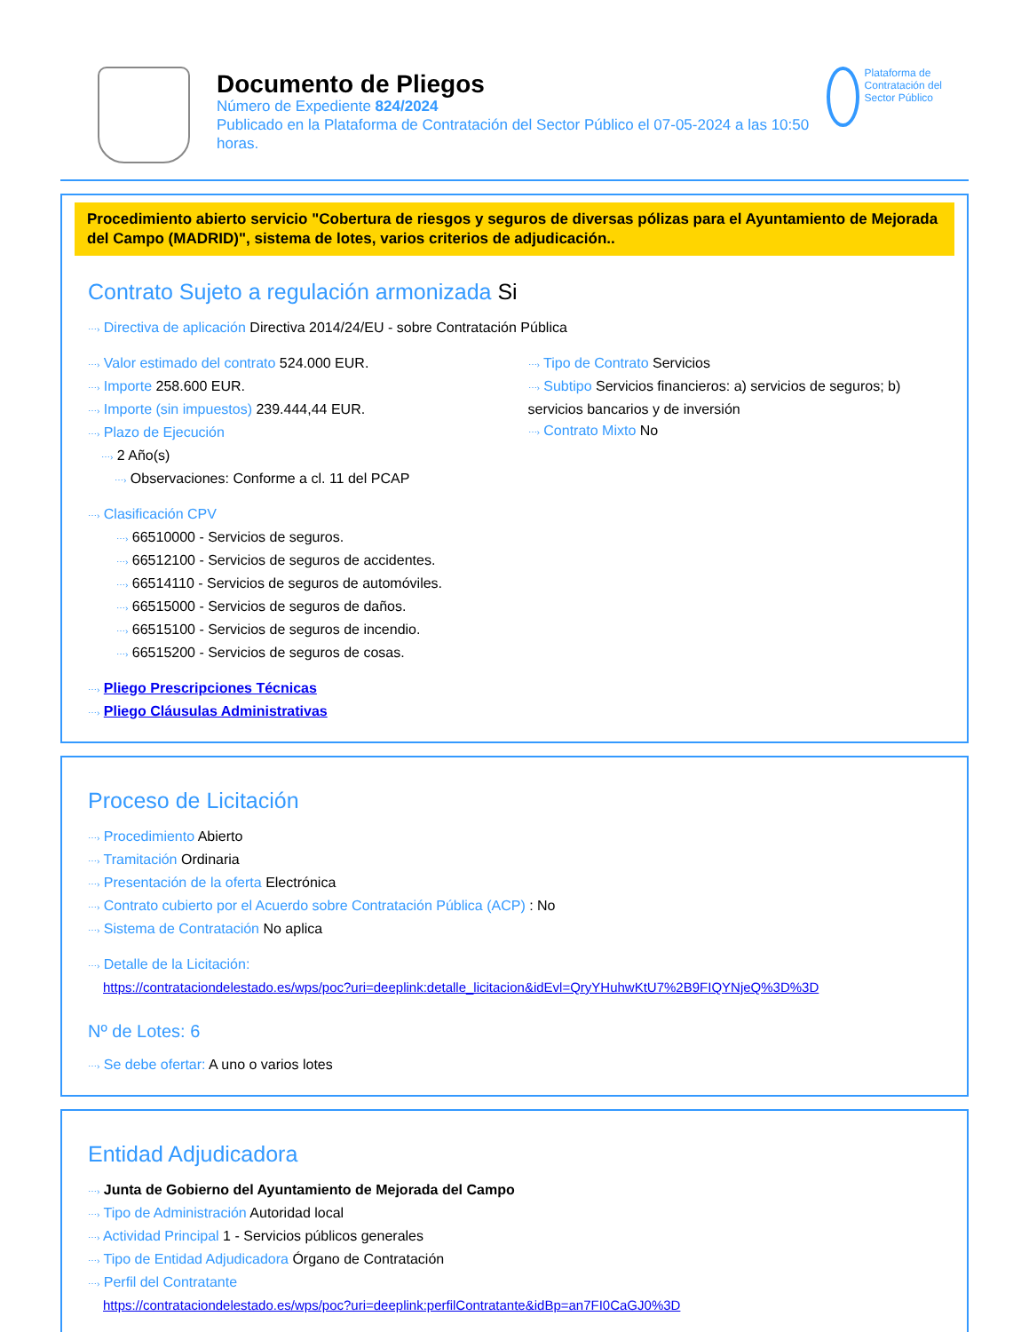Documento de Pliegos
Número de Expediente 824/2024
Publicado en la Plataforma de Contratación del Sector Público el 07-05-2024 a las 10:50 horas.
Plataforma de Contratación del Sector Público
Procedimiento abierto servicio "Cobertura de riesgos y seguros de diversas pólizas para el Ayuntamiento de Mejorada del Campo (MADRID)", sistema de lotes, varios criterios de adjudicación..
Contrato Sujeto a regulación armonizada Si
⋯› Directiva de aplicación Directiva 2014/24/EU - sobre Contratación Pública
⋯› Valor estimado del contrato 524.000 EUR.
⋯› Importe 258.600 EUR.
⋯› Importe (sin impuestos) 239.444,44 EUR.
⋯› Plazo de Ejecución
⋯› 2 Año(s)
⋯› Observaciones: Conforme a cl. 11 del PCAP
⋯› Tipo de Contrato Servicios
⋯› Subtipo Servicios financieros: a) servicios de seguros; b) servicios bancarios y de inversión
⋯› Contrato Mixto No
⋯› Clasificación CPV
⋯› 66510000 - Servicios de seguros.
⋯› 66512100 - Servicios de seguros de accidentes.
⋯› 66514110 - Servicios de seguros de automóviles.
⋯› 66515000 - Servicios de seguros de daños.
⋯› 66515100 - Servicios de seguros de incendio.
⋯› 66515200 - Servicios de seguros de cosas.
⋯› Pliego Prescripciones Técnicas
⋯› Pliego Cláusulas Administrativas
Proceso de Licitación
⋯› Procedimiento Abierto
⋯› Tramitación Ordinaria
⋯› Presentación de la oferta Electrónica
⋯› Contrato cubierto por el Acuerdo sobre Contratación Pública (ACP) : No
⋯› Sistema de Contratación No aplica
⋯› Detalle de la Licitación:
https://contrataciondelestado.es/wps/poc?uri=deeplink:detalle_licitacion&idEvl=QryYHuhwKtU7%2B9FIQYNjeQ%3D%3D
Nº de Lotes: 6
⋯› Se debe ofertar: A uno o varios lotes
Entidad Adjudicadora
⋯› Junta de Gobierno del Ayuntamiento de Mejorada del Campo
⋯› Tipo de Administración Autoridad local
⋯› Actividad Principal 1 - Servicios públicos generales
⋯› Tipo de Entidad Adjudicadora Órgano de Contratación
⋯› Perfil del Contratante
https://contrataciondelestado.es/wps/poc?uri=deeplink:perfilContratante&idBp=an7FI0CaGJ0%3D